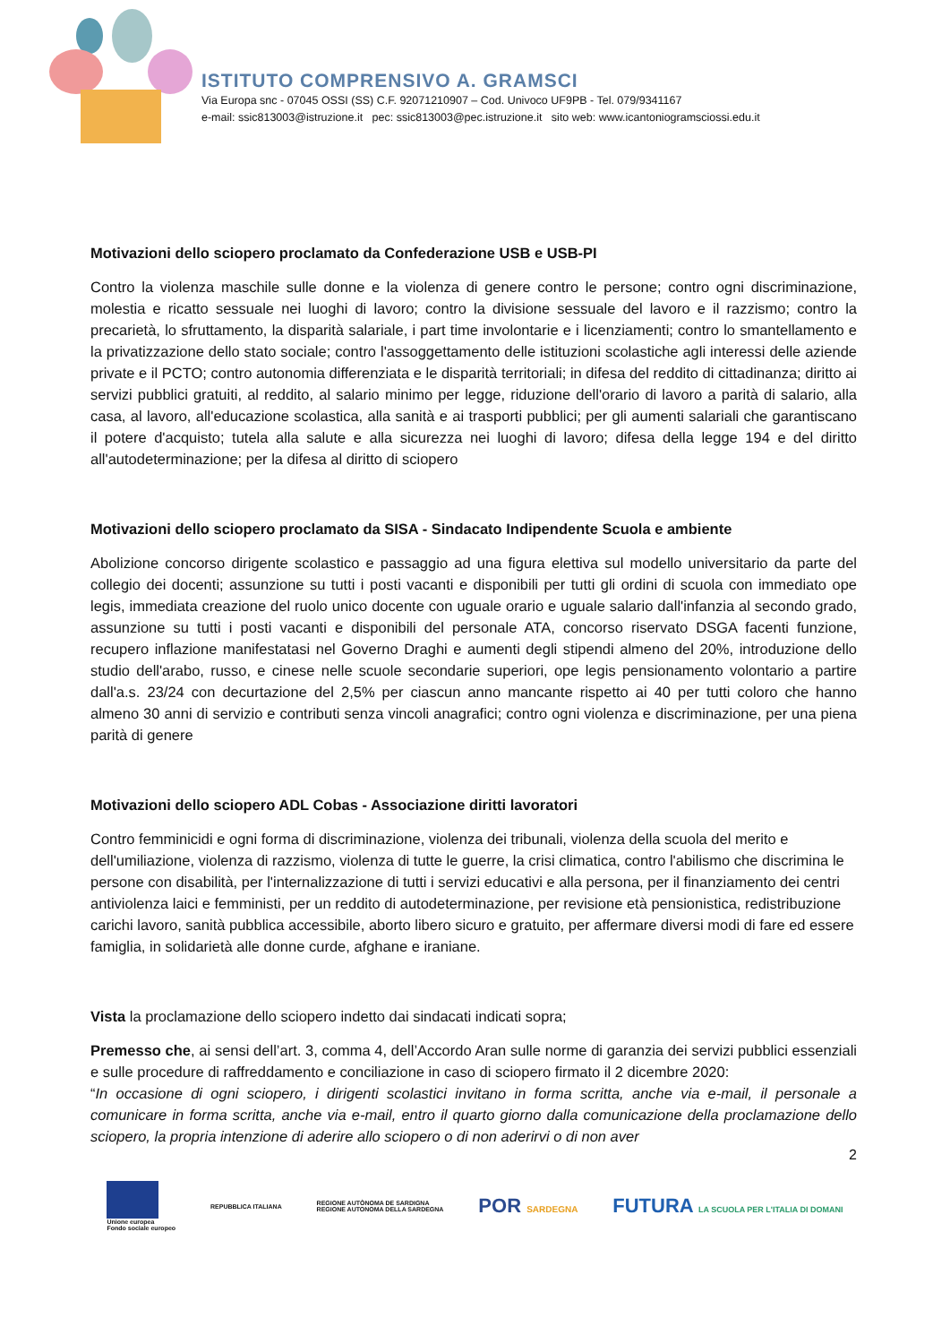ISTITUTO COMPRENSIVO A. GRAMSCI
Via Europa snc - 07045 OSSI (SS) C.F. 92071210907 – Cod. Univoco UF9PB - Tel. 079/9341167
e-mail: ssic813003@istruzione.it pec: ssic813003@pec.istruzione.it sito web: www.icantoniogramsciossi.edu.it
Motivazioni dello sciopero proclamato da Confederazione USB e USB-PI
Contro la violenza maschile sulle donne e la violenza di genere contro le persone; contro ogni discriminazione, molestia e ricatto sessuale nei luoghi di lavoro; contro la divisione sessuale del lavoro e il razzismo; contro la precarietà, lo sfruttamento, la disparità salariale, i part time involontarie e i licenziamenti; contro lo smantellamento e la privatizzazione dello stato sociale; contro l'assoggettamento delle istituzioni scolastiche agli interessi delle aziende private e il PCTO; contro autonomia differenziata e le disparità territoriali; in difesa del reddito di cittadinanza; diritto ai servizi pubblici gratuiti, al reddito, al salario minimo per legge, riduzione dell'orario di lavoro a parità di salario, alla casa, al lavoro, all'educazione scolastica, alla sanità e ai trasporti pubblici; per gli aumenti salariali che garantiscano il potere d'acquisto; tutela alla salute e alla sicurezza nei luoghi di lavoro; difesa della legge 194 e del diritto all'autodeterminazione; per la difesa al diritto di sciopero
Motivazioni dello sciopero proclamato da SISA - Sindacato Indipendente Scuola e ambiente
Abolizione concorso dirigente scolastico e passaggio ad una figura elettiva sul modello universitario da parte del collegio dei docenti; assunzione su tutti i posti vacanti e disponibili per tutti gli ordini di scuola con immediato ope legis, immediata creazione del ruolo unico docente con uguale orario e uguale salario dall'infanzia al secondo grado, assunzione su tutti i posti vacanti e disponibili del personale ATA, concorso riservato DSGA facenti funzione, recupero inflazione manifestatasi nel Governo Draghi e aumenti degli stipendi almeno del 20%, introduzione dello studio dell'arabo, russo, e cinese nelle scuole secondarie superiori, ope legis pensionamento volontario a partire dall'a.s. 23/24 con decurtazione del 2,5% per ciascun anno mancante rispetto ai 40 per tutti coloro che hanno almeno 30 anni di servizio e contributi senza vincoli anagrafici; contro ogni violenza e discriminazione, per una piena parità di genere
Motivazioni dello sciopero ADL Cobas - Associazione diritti lavoratori
Contro femminicidi e ogni forma di discriminazione, violenza dei tribunali, violenza della scuola del merito e dell'umiliazione, violenza di razzismo, violenza di tutte le guerre, la crisi climatica, contro l'abilismo che discrimina le persone con disabilità, per l'internalizzazione di tutti i servizi educativi e alla persona, per il finanziamento dei centri antiviolenza laici e femministi, per un reddito di autodeterminazione, per revisione età pensionistica, redistribuzione carichi lavoro, sanità pubblica accessibile, aborto libero sicuro e gratuito, per affermare diversi modi di fare ed essere famiglia, in solidarietà alle donne curde, afghane e iraniane.
Vista la proclamazione dello sciopero indetto dai sindacati indicati sopra;
Premesso che, ai sensi dell’art. 3, comma 4, dell’Accordo Aran sulle norme di garanzia dei servizi pubblici essenziali e sulle procedure di raffreddamento e conciliazione in caso di sciopero firmato il 2 dicembre 2020:
“In occasione di ogni sciopero, i dirigenti scolastici invitano in forma scritta, anche via e-mail, il personale a comunicare in forma scritta, anche via e-mail, entro il quarto giorno dalla comunicazione della proclamazione dello sciopero, la propria intenzione di aderire allo sciopero o di non aderirvi o di non aver
2
Unione europea
Fondo sociale europeo
REPUBBLICA ITALIANA
REGIONE AUTÒNOMA DE SARDIGNA
REGIONE AUTONOMA DELLA SARDEGNA
POR SARDEGNA
FUTURA LA SCUOLA PER L'ITALIA DI DOMANI